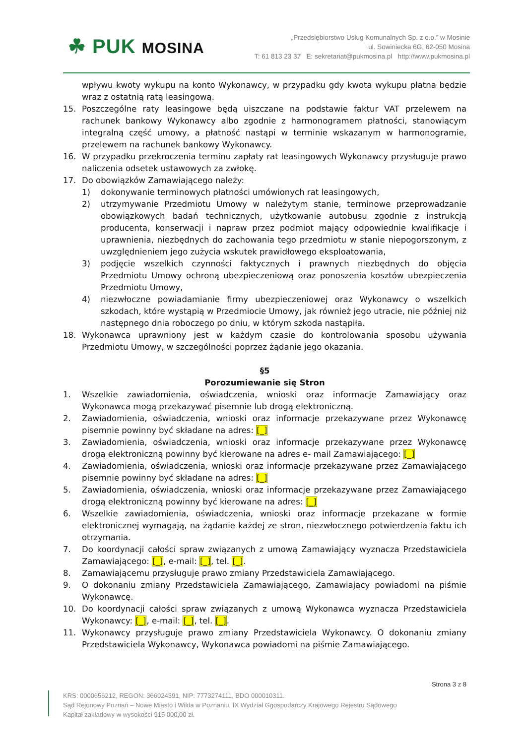☘ PUK MOSINA
„Przedsiębiorstwo Usług Komunalnych Sp. z o.o.” w Mosinie
ul. Sowiniecka 6G, 62-050 Mosina
T: 61 813 23 37 E: sekretariat@pukmosina.pl http://www.pukmosina.pl
wpływu kwoty wykupu na konto Wykonawcy, w przypadku gdy kwota wykupu płatna będzie wraz z ostatnią ratą leasingową.
15. Poszczególne raty leasingowe będą uiszczane na podstawie faktur VAT przelewem na rachunek bankowy Wykonawcy albo zgodnie z harmonogramem płatności, stanowiącym integralną część umowy, a płatność nastąpi w terminie wskazanym w harmonogramie, przelewem na rachunek bankowy Wykonawcy.
16. W przypadku przekroczenia terminu zapłaty rat leasingowych Wykonawcy przysługuje prawo naliczenia odsetek ustawowych za zwłokę.
17. Do obowiązków Zamawiającego należy:
1) dokonywanie terminowych płatności umówionych rat leasingowych,
2) utrzymywanie Przedmiotu Umowy w należytym stanie, terminowe przeprowadzanie obowiązkowych badań technicznych, użytkowanie autobusu zgodnie z instrukcją producenta, konserwacji i napraw przez podmiot mający odpowiednie kwalifikacje i uprawnienia, niezbędnych do zachowania tego przedmiotu w stanie niepogorszonym, z uwzględnieniem jego zużycia wskutek prawidłowego eksploatowania,
3) podjęcie wszelkich czynności faktycznych i prawnych niezbędnych do objęcia Przedmiotu Umowy ochroną ubezpieczeniową oraz ponoszenia kosztów ubezpieczenia Przedmiotu Umowy,
4) niezwłoczne powiadamianie firmy ubezpieczeniowej oraz Wykonawcy o wszelkich szkodach, które wystąpią w Przedmiocie Umowy, jak również jego utracie, nie później niż następnego dnia roboczego po dniu, w którym szkoda nastąpiła.
18. Wykonawca uprawniony jest w każdym czasie do kontrolowania sposobu używania Przedmiotu Umowy, w szczególności poprzez żądanie jego okazania.
§5
Porozumiewanie się Stron
1. Wszelkie zawiadomienia, oświadczenia, wnioski oraz informacje Zamawiający oraz Wykonawca mogą przekazywać pisemnie lub drogą elektroniczną.
2. Zawiadomienia, oświadczenia, wnioski oraz informacje przekazywane przez Wykonawcę pisemnie powinny być składane na adres: [_]
3. Zawiadomienia, oświadczenia, wnioski oraz informacje przekazywane przez Wykonawcę drogą elektroniczną powinny być kierowane na adres e- mail Zamawiającego: [_]
4. Zawiadomienia, oświadczenia, wnioski oraz informacje przekazywane przez Zamawiającego pisemnie powinny być składane na adres: [_]
5. Zawiadomienia, oświadczenia, wnioski oraz informacje przekazywane przez Zamawiającego drogą elektroniczną powinny być kierowane na adres: [_]
6. Wszelkie zawiadomienia, oświadczenia, wnioski oraz informacje przekazane w formie elektronicznej wymagają, na żądanie każdej ze stron, niezwłocznego potwierdzenia faktu ich otrzymania.
7. Do koordynacji całości spraw związanych z umową Zamawiający wyznacza Przedstawiciela Zamawiającego: [_], e-mail: [_], tel. [_].
8. Zamawiającemu przysługuje prawo zmiany Przedstawiciela Zamawiającego.
9. O dokonaniu zmiany Przedstawiciela Zamawiającego, Zamawiający powiadomi na piśmie Wykonawcę.
10. Do koordynacji całości spraw związanych z umową Wykonawca wyznacza Przedstawiciela Wykonawcy: [_], e-mail: [_], tel. [_].
11. Wykonawcy przysługuje prawo zmiany Przedstawiciela Wykonawcy. O dokonaniu zmiany Przedstawiciela Wykonawcy, Wykonawca powiadomi na piśmie Zamawiającego.
Strona 3 z 8
KRS: 0000656212, REGON: 366024391, NIP: 7773274111, BDO 000010311.
Sąd Rejonowy Poznań – Nowe Miasto i Wilda w Poznaniu, IX Wydział Ggospodarczy Krajowego Rejestru Sądowego
Kapitał zakładowy w wysokości 915 000,00 zł.